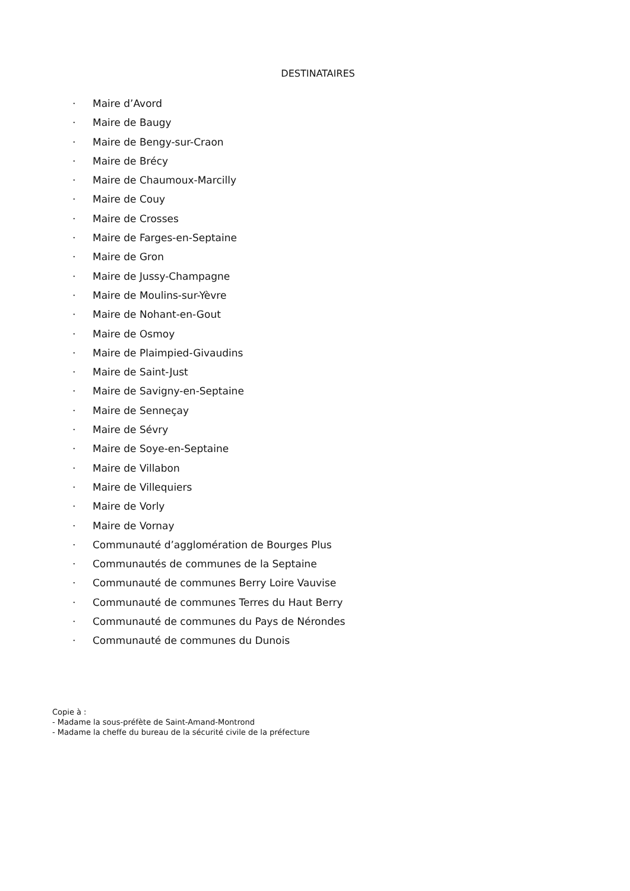DESTINATAIRES
· Maire d’Avord
· Maire de Baugy
· Maire de Bengy-sur-Craon
· Maire de Brécy
· Maire de Chaumoux-Marcilly
· Maire de Couy
· Maire de Crosses
· Maire de Farges-en-Septaine
· Maire de Gron
· Maire de Jussy-Champagne
· Maire de Moulins-sur-Yèvre
· Maire de Nohant-en-Gout
· Maire de Osmoy
· Maire de Plaimpied-Givaudins
· Maire de Saint-Just
· Maire de Savigny-en-Septaine
· Maire de Senneçay
· Maire de Sévry
· Maire de Soye-en-Septaine
· Maire de Villabon
· Maire de Villequiers
· Maire de Vorly
· Maire de Vornay
· Communauté d’agglomération de Bourges Plus
· Communautés de communes de la Septaine
· Communauté de communes Berry Loire Vauvise
· Communauté de communes Terres du Haut Berry
· Communauté de communes du Pays de Nérondes
· Communauté de communes du Dunois
Copie à :
- Madame la sous-préfète de Saint-Amand-Montrond
- Madame la cheffe du bureau de la sécurité civile de la préfecture